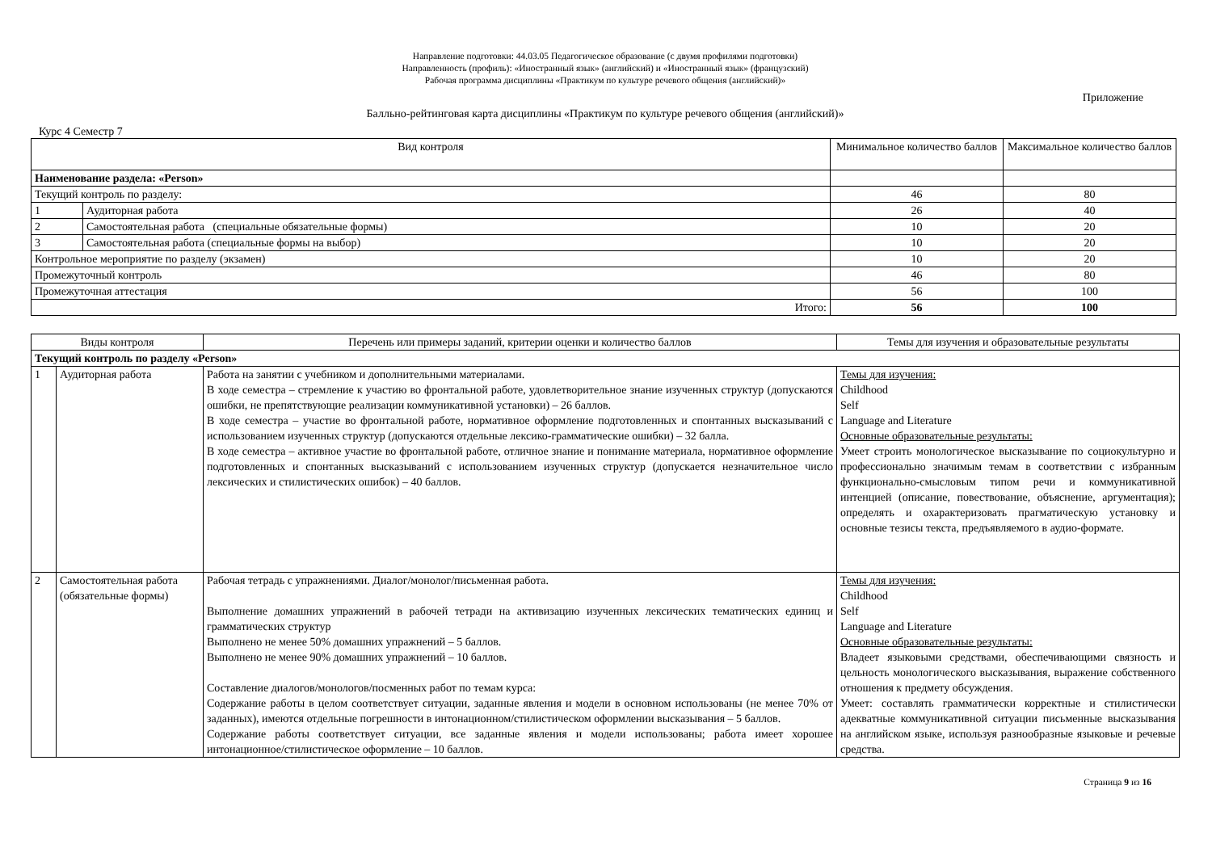Направление подготовки: 44.03.05 Педагогическое образование (с двумя профилями подготовки)
Направленность (профиль): «Иностранный язык» (английский) и «Иностранный язык» (французский)
Рабочая программа дисциплины «Практикум по культуре речевого общения (английский)»
Приложение
Балльно-рейтинговая карта дисциплины «Практикум по культуре речевого общения (английский)»
Курс 4 Семестр 7
| Вид контроля | | Минимальное количество баллов | Максимальное количество баллов |
| --- | --- | --- | --- |
| Наименование раздела: «Person» | | | |
| Текущий контроль по разделу: | | 46 | 80 |
| 1 | Аудиторная работа | 26 | 40 |
| 2 | Самостоятельная работа (специальные обязательные формы) | 10 | 20 |
| 3 | Самостоятельная работа (специальные формы на выбор) | 10 | 20 |
| Контрольное мероприятие по разделу (экзамен) | | 10 | 20 |
| Промежуточный контроль | | 46 | 80 |
| Промежуточная аттестация | | 56 | 100 |
| Итого: | | 56 | 100 |
| Виды контроля | | Перечень или примеры заданий, критерии оценки и количество баллов | Темы для изучения и образовательные результаты |
| --- | --- | --- | --- |
| Текущий контроль по разделу «Person» | | | |
| 1 | Аудиторная работа | Работа на занятии с учебником и дополнительными материалами. В ходе семестра – стремление к участию во фронтальной работе, удовлетворительное знание изученных структур (допускаются ошибки, не препятствующие реализации коммуникативной установки) – 26 баллов. В ходе семестра – участие во фронтальной работе, нормативное оформление подготовленных и спонтанных высказываний с использованием изученных структур (допускаются отдельные лексико-грамматические ошибки) – 32 балла. В ходе семестра – активное участие во фронтальной работе, отличное знание и понимание материала, нормативное оформление подготовленных и спонтанных высказываний с использованием изученных структур (допускается незначительное число лексических и стилистических ошибок) – 40 баллов. | Темы для изучения: Childhood Self Language and Literature Основные образовательные результаты: Умеет строить монологическое высказывание по социокультурно и профессионально значимым темам в соответствии с избранным функционально-смысловым типом речи и коммуникативной интенцией (описание, повествование, объяснение, аргументация); определять и охарактеризовать прагматическую установку и основные тезисы текста, предъявляемого в аудио-формате. |
| 2 | Самостоятельная работа (обязательные формы) | Рабочая тетрадь с упражнениями. Диалог/монолог/письменная работа. Выполнение домашних упражнений в рабочей тетради на активизацию изученных лексических тематических единиц и грамматических структур Выполнено не менее 50% домашних упражнений – 5 баллов. Выполнено не менее 90% домашних упражнений – 10 баллов. Составление диалогов/монологов/посменных работ по темам курса: Содержание работы в целом соответствует ситуации, заданные явления и модели в основном использованы (не менее 70% от заданных), имеются отдельные погрешности в интонационном/стилистическом оформлении высказывания – 5 баллов. Содержание работы соответствует ситуации, все заданные явления и модели использованы; работа имеет хорошее интонационное/стилистическое оформление – 10 баллов. | Темы для изучения: Childhood Self Language and Literature Основные образовательные результаты: Владеет языковыми средствами, обеспечивающими связность и цельность монологического высказывания, выражение собственного отношения к предмету обсуждения. Умеет: составлять грамматически корректные и стилистически адекватные коммуникативной ситуации письменные высказывания на английском языке, используя разнообразные языковые и речевые средства. |
Страница 9 из 16